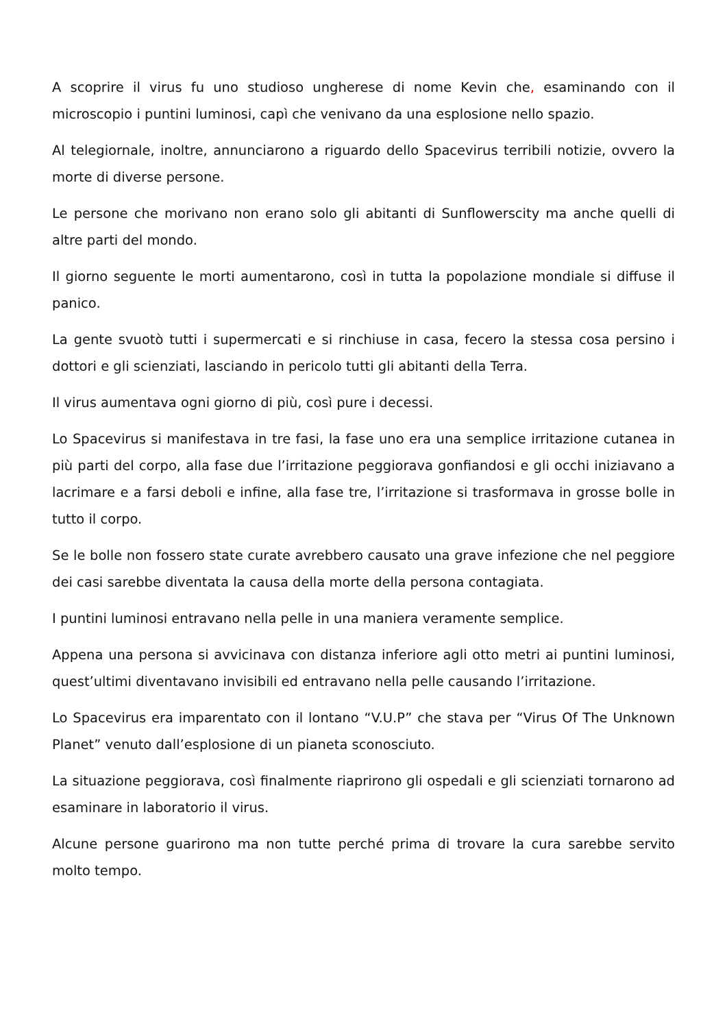A scoprire il virus fu uno studioso ungherese di nome Kevin che, esaminando con il microscopio i puntini luminosi, capì che venivano da una esplosione nello spazio.
Al telegiornale, inoltre, annunciarono a riguardo dello Spacevirus terribili notizie, ovvero la morte di diverse persone.
Le persone che morivano non erano solo gli abitanti di Sunflowerscity ma anche quelli di altre parti del mondo.
Il giorno seguente le morti aumentarono, così in tutta la popolazione mondiale si diffuse il panico.
La gente svuotò tutti i supermercati e si rinchiuse in casa, fecero la stessa cosa persino i dottori e gli scienziati, lasciando in pericolo tutti gli abitanti della Terra.
Il virus aumentava ogni giorno di più, così pure i decessi.
Lo Spacevirus si manifestava in tre fasi, la fase uno era una semplice irritazione cutanea in più parti del corpo, alla fase due l’irritazione peggiorava gonfiandosi e gli occhi iniziavano a lacrimare e a farsi deboli e infine, alla fase tre, l’irritazione si trasformava in grosse bolle in tutto il corpo.
Se le bolle non fossero state curate avrebbero causato una grave infezione che nel peggiore dei casi sarebbe diventata la causa della morte della persona contagiata.
I puntini luminosi entravano nella pelle in una maniera veramente semplice.
Appena una persona si avvicinava con distanza inferiore agli otto metri ai puntini luminosi, quest’ultimi diventavano invisibili ed entravano nella pelle causando l’irritazione.
Lo Spacevirus era imparentato con il lontano “V.U.P” che stava per “Virus Of The Unknown Planet” venuto dall’esplosione di un pianeta sconosciuto.
La situazione peggiorava, così finalmente riaprirono gli ospedali e gli scienziati tornarono ad esaminare in laboratorio il virus.
Alcune persone guarirono ma non tutte perché prima di trovare la cura sarebbe servito molto tempo.